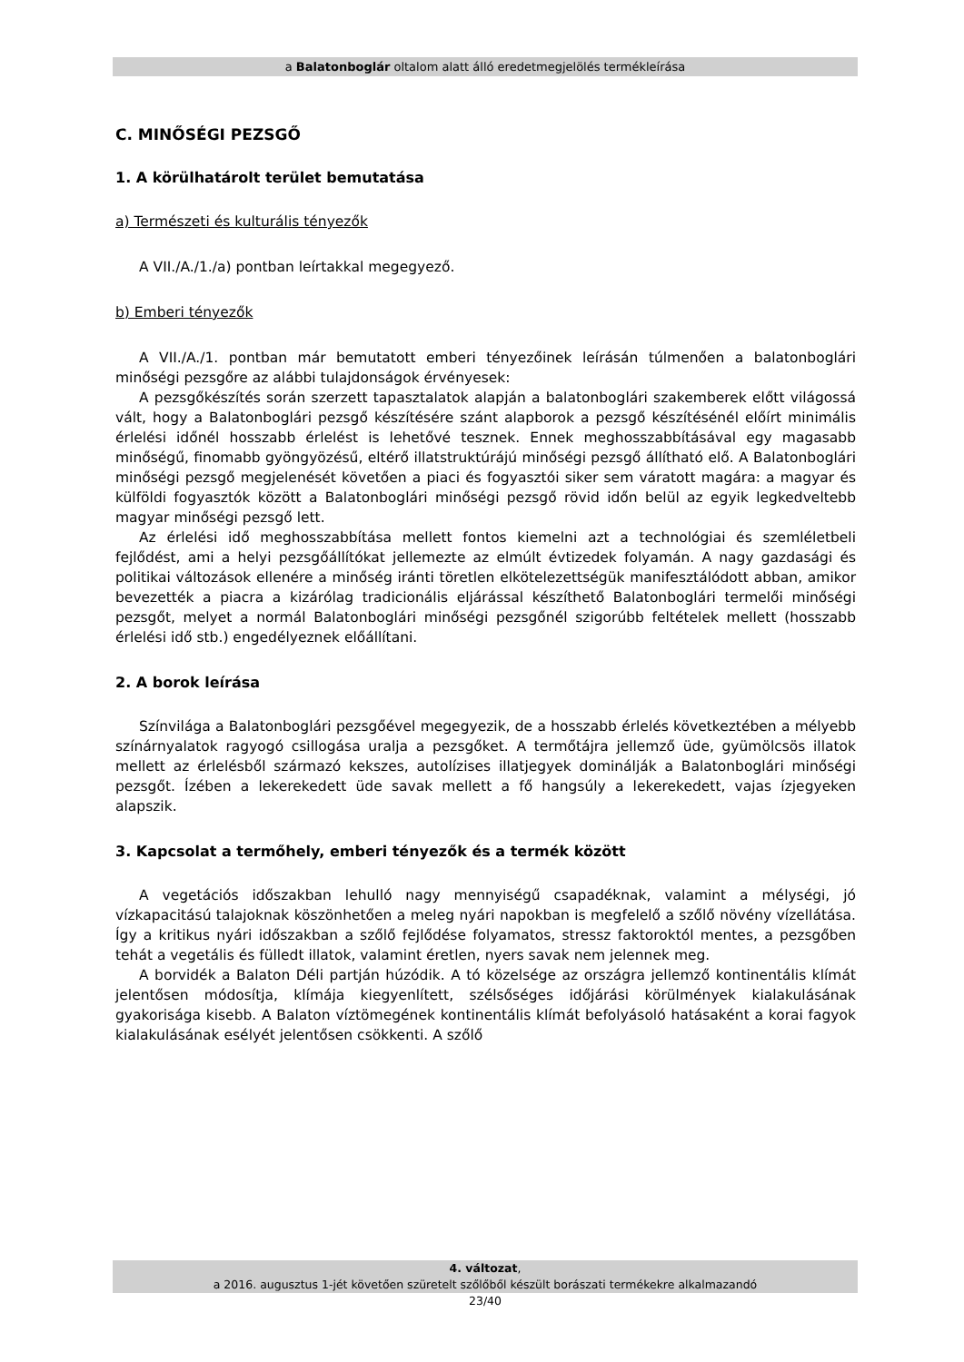a Balatonboglár oltalom alatt álló eredetmegjelölés termékleírása
C. MINŐSÉGI PEZSGŐ
1. A körülhatárolt terület bemutatása
a) Természeti és kulturális tényezők
A VII./A./1./a) pontban leírtakkal megegyező.
b) Emberi tényezők
A VII./A./1. pontban már bemutatott emberi tényezőinek leírásán túlmenően a balatonboglári minőségi pezsgőre az alábbi tulajdonságok érvényesek:
A pezsgőkészítés során szerzett tapasztalatok alapján a balatonboglári szakemberek előtt világossá vált, hogy a Balatonboglári pezsgő készítésére szánt alapborok a pezsgő készítésénél előírt minimális érlelési időnél hosszabb érlelést is lehetővé tesznek. Ennek meghosszabbításával egy magasabb minőségű, finomabb gyöngyözésű, eltérő illatstruktúrájú minőségi pezsgő állítható elő. A Balatonboglári minőségi pezsgő megjelenését követően a piaci és fogyasztói siker sem váratott magára: a magyar és külföldi fogyasztók között a Balatonboglári minőségi pezsgő rövid időn belül az egyik legkedveltebb magyar minőségi pezsgő lett.
Az érlelési idő meghosszabbítása mellett fontos kiemelni azt a technológiai és szemléletbeli fejlődést, ami a helyi pezsgőállítókat jellemezte az elmúlt évtizedek folyamán. A nagy gazdasági és politikai változások ellenére a minőség iránti töretlen elkötelezettségük manifesztálódott abban, amikor bevezették a piacra a kizárólag tradicionális eljárással készíthető Balatonboglári termelői minőségi pezsgőt, melyet a normál Balatonboglári minőségi pezsgőnél szigorúbb feltételek mellett (hosszabb érlelési idő stb.) engedélyeznek előállítani.
2. A borok leírása
Színvilága a Balatonboglári pezsgőével megegyezik, de a hosszabb érlelés következtében a mélyebb színárnyalatok ragyogó csillogása uralja a pezsgőket. A termőtájra jellemző üde, gyümölcsös illatok mellett az érlelésből származó kekszes, autolízises illatjegyek dominálják a Balatonboglári minőségi pezsgőt. Ízében a lekerekedett üde savak mellett a fő hangsúly a lekerekedett, vajas ízjegyeken alapszik.
3. Kapcsolat a termőhely, emberi tényezők és a termék között
A vegetációs időszakban lehulló nagy mennyiségű csapadéknak, valamint a mélységi, jó vízkapacitású talajoknak köszönhetően a meleg nyári napokban is megfelelő a szőlő növény vízellátása. Így a kritikus nyári időszakban a szőlő fejlődése folyamatos, stressz faktoroktól mentes, a pezsgőben tehát a vegetális és fülledt illatok, valamint éretlen, nyers savak nem jelennek meg.
A borvidék a Balaton Déli partján húzódik. A tó közelsége az országra jellemző kontinentális klímát jelentősen módosítja, klímája kiegyenlített, szélsőséges időjárási körülmények kialakulásának gyakorisága kisebb. A Balaton víztömegének kontinentális klímát befolyásoló hatásaként a korai fagyok kialakulásának esélyét jelentősen csökkenti. A szőlő
4. változat,
a 2016. augusztus 1-jét követően szüretelt szőlőből készült borászati termékekre alkalmazandó
23/40